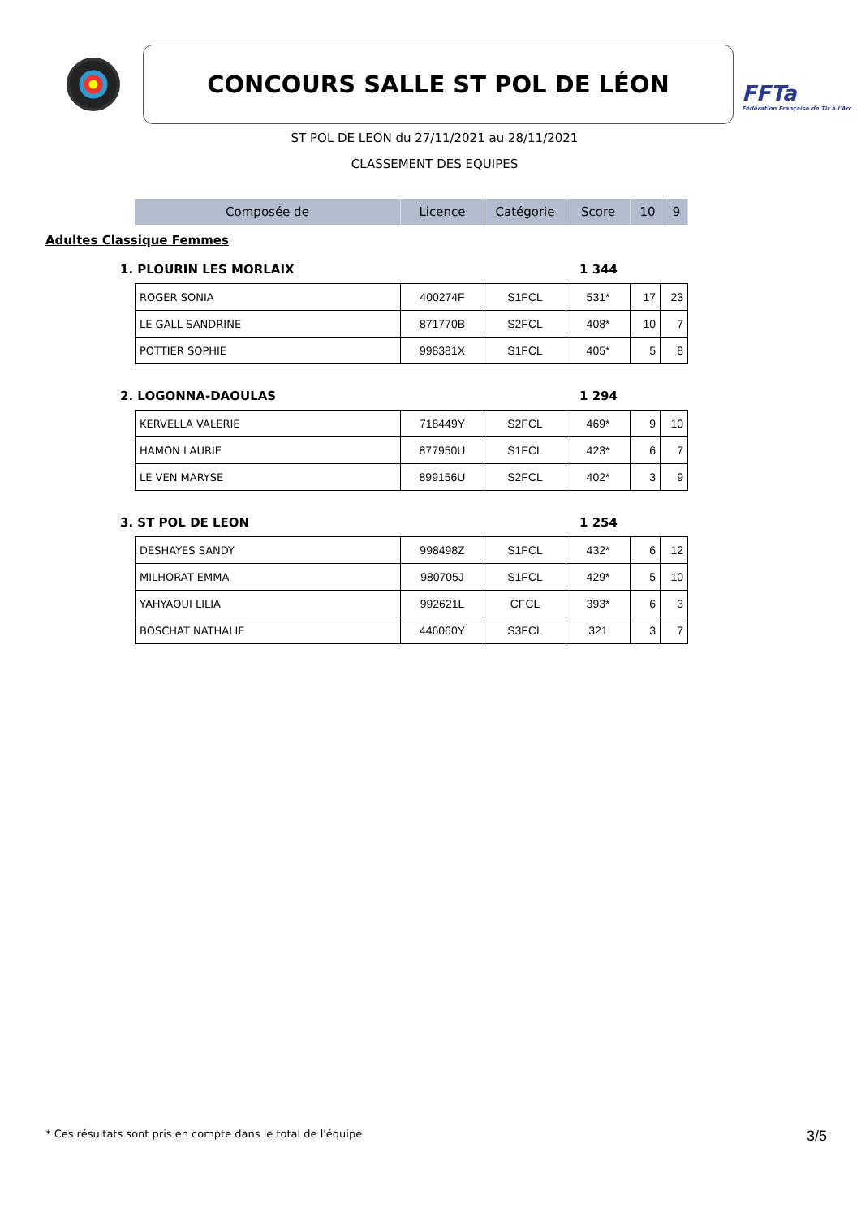CONCOURS SALLE ST POL DE LÉON
FFTa
Fédération Française de Tir à l'Arc
ST POL DE LEON du 27/11/2021 au 28/11/2021
CLASSEMENT DES EQUIPES
| Composée de | Licence | Catégorie | Score | 10 | 9 |
| --- | --- | --- | --- | --- | --- |
Adultes Classique Femmes
1. PLOURIN LES MORLAIX 1 344
| ROGER SONIA | 400274F | S1FCL | 531* | 17 | 23 |
| LE GALL SANDRINE | 871770B | S2FCL | 408* | 10 | 7 |
| POTTIER SOPHIE | 998381X | S1FCL | 405* | 5 | 8 |
2. LOGONNA-DAOULAS 1 294
| KERVELLA VALERIE | 718449Y | S2FCL | 469* | 9 | 10 |
| HAMON LAURIE | 877950U | S1FCL | 423* | 6 | 7 |
| LE VEN MARYSE | 899156U | S2FCL | 402* | 3 | 9 |
3. ST POL DE LEON 1 254
| DESHAYES SANDY | 998498Z | S1FCL | 432* | 6 | 12 |
| MILHORAT EMMA | 980705J | S1FCL | 429* | 5 | 10 |
| YAHYAOUI LILIA | 992621L | CFCL | 393* | 6 | 3 |
| BOSCHAT NATHALIE | 446060Y | S3FCL | 321 | 3 | 7 |
* Ces résultats sont pris en compte dans le total de l'équipe 3/5